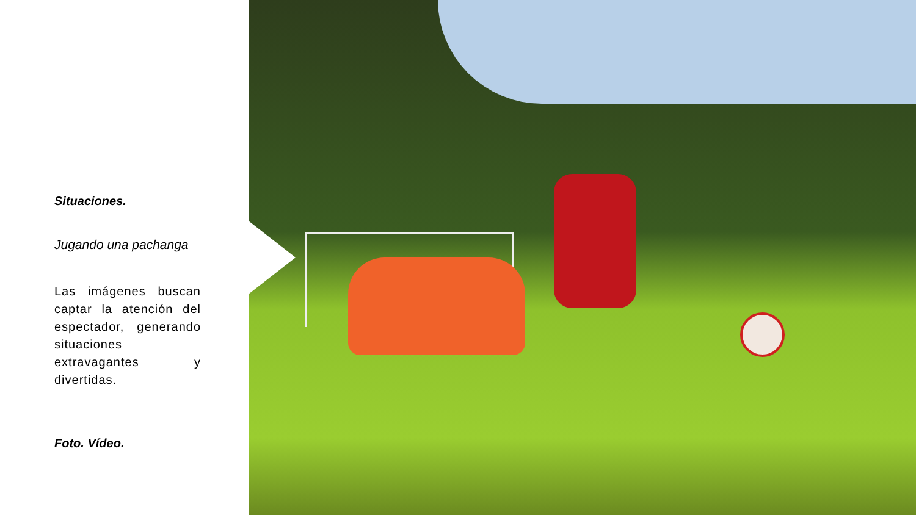Situaciones.
Jugando una pachanga
Las imágenes buscan captar la atención del espectador, generando situaciones extravagantes y divertidas.
Foto. Vídeo.